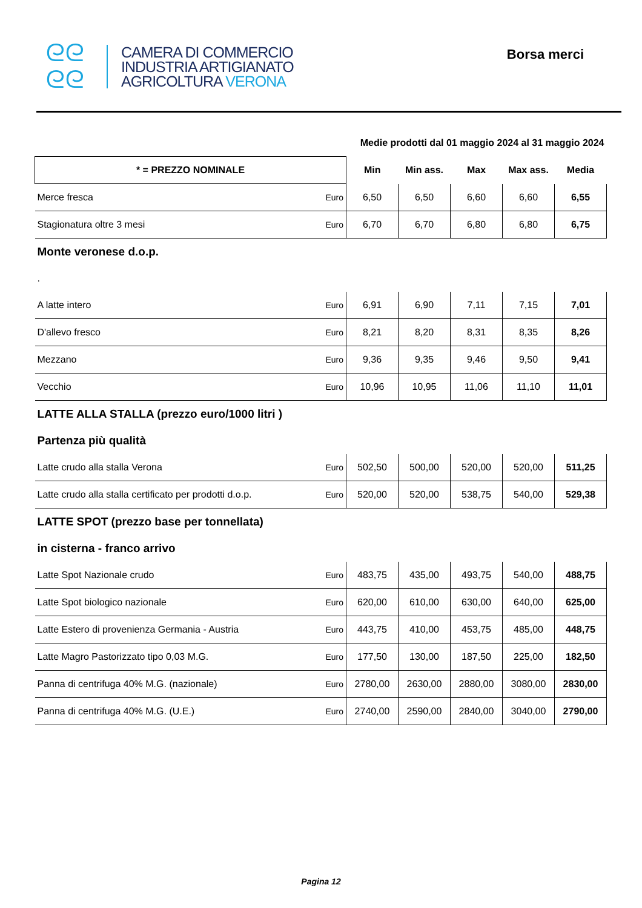ᘓᘓ
ᘓᘓ
CAMERA DI COMMERCIO
INDUSTRIA ARTIGIANATO
AGRICOLTURA VERONA
Borsa merci
| | | Medie prodotti dal 01 maggio 2024 al 31 maggio 2024 | | | | |
| * = PREZZO NOMINALE | | Min | Min ass. | Max | Max ass. | Media |
| Merce fresca | Euro | 6,50 | 6,50 | 6,60 | 6,60 | 6,55 |
| Stagionatura oltre 3 mesi | Euro | 6,70 | 6,70 | 6,80 | 6,80 | 6,75 |
| Monte veronese d.o.p. | | | | | | |
| . | | | | | | |
| A latte intero | Euro | 6,91 | 6,90 | 7,11 | 7,15 | 7,01 |
| D'allevo fresco | Euro | 8,21 | 8,20 | 8,31 | 8,35 | 8,26 |
| Mezzano | Euro | 9,36 | 9,35 | 9,46 | 9,50 | 9,41 |
| Vecchio | Euro | 10,96 | 10,95 | 11,06 | 11,10 | 11,01 |
| LATTE ALLA STALLA (prezzo euro/1000 litri ) | | | | | | |
| Partenza più qualità | | | | | | |
| Latte crudo alla stalla Verona | Euro | 502,50 | 500,00 | 520,00 | 520,00 | 511,25 |
| Latte crudo alla stalla certificato per prodotti d.o.p. | Euro | 520,00 | 520,00 | 538,75 | 540,00 | 529,38 |
| LATTE SPOT (prezzo base per tonnellata) | | | | | | |
| in cisterna - franco arrivo | | | | | | |
| Latte Spot Nazionale crudo | Euro | 483,75 | 435,00 | 493,75 | 540,00 | 488,75 |
| Latte Spot biologico nazionale | Euro | 620,00 | 610,00 | 630,00 | 640,00 | 625,00 |
| Latte Estero di provenienza Germania - Austria | Euro | 443,75 | 410,00 | 453,75 | 485,00 | 448,75 |
| Latte Magro Pastorizzato tipo 0,03 M.G. | Euro | 177,50 | 130,00 | 187,50 | 225,00 | 182,50 |
| Panna di centrifuga 40% M.G. (nazionale) | Euro | 2780,00 | 2630,00 | 2880,00 | 3080,00 | 2830,00 |
| Panna di centrifuga 40% M.G. (U.E.) | Euro | 2740,00 | 2590,00 | 2840,00 | 3040,00 | 2790,00 |
Pagina 12